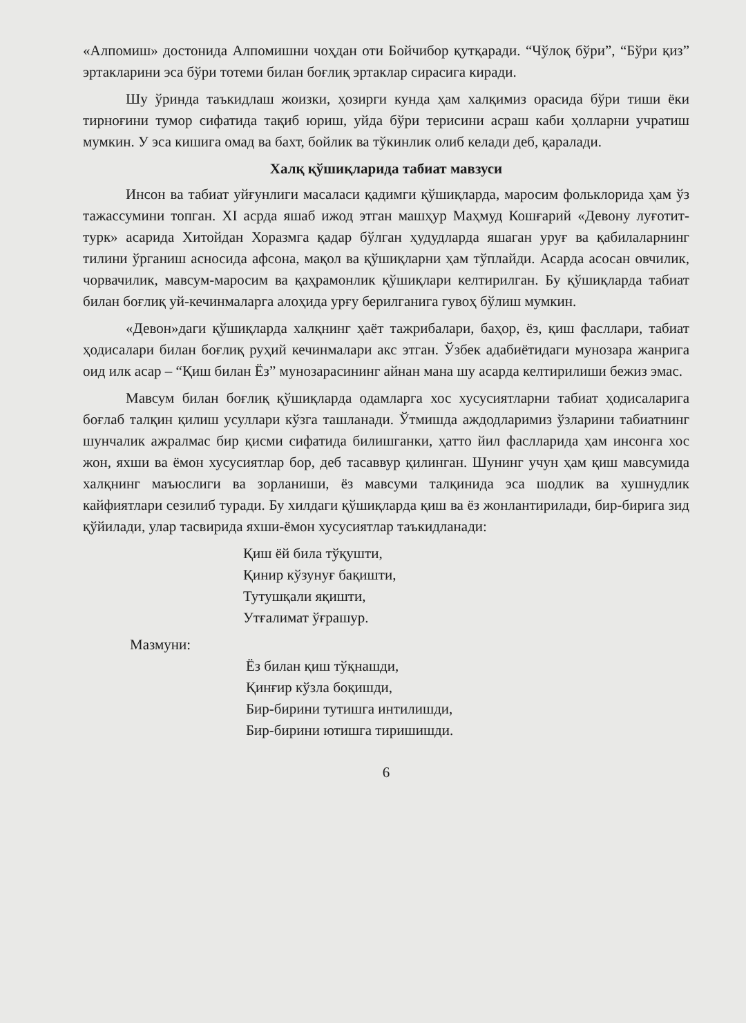«Алпомиш» достонида Алпомишни чоҳдан оти Бойчибор қутқаради. “Чўлоқ бўри”, “Бўри қиз” эртакларини эса бўри тотеми билан боғлиқ эртаклар сирасига киради.
Шу ўринда таъкидлаш жоизки, ҳозирги кунда ҳам халқимиз орасида бўри тиши ёки тирноғини тумор сифатида тақиб юриш, уйда бўри терисини асраш каби ҳолларни учратиш мумкин. У эса кишига омад ва бахт, бойлик ва тўкинлик олиб келади деб, қаралади.
Халқ қўшиқларида табиат мавзуси
Инсон ва табиат уйғунлиги масаласи қадимги қўшиқларда, маросим фольклорида ҳам ўз тажассумини топган. XI асрда яшаб ижод этган машҳур Маҳмуд Кошғарий «Девону луғотит-турк» асарида Хитойдан Хоразмга қадар бўлган ҳудудларда яшаган уруғ ва қабилаларнинг тилини ўрганиш асносида афсона, мақол ва қўшиқларни ҳам тўплайди. Асарда асосан овчилик, чорвачилик, мавсум-маросим ва қаҳрамонлик қўшиқлари келтирилган. Бу қўшиқларда табиат билан боғлиқ уй-кечинмаларга алоҳида урғу берилганига гувоҳ бўлиш мумкин.
«Девон»даги қўшиқларда халқнинг ҳаёт тажрибалари, баҳор, ёз, қиш фасллари, табиат ҳодисалари билан боғлиқ руҳий кечинмалари акс этган. Ўзбек адабиётидаги мунозара жанрига оид илк асар – “Қиш билан Ёз” мунозарасининг айнан мана шу асарда келтирилиши бежиз эмас.
Мавсум билан боғлиқ қўшиқларда одамларга хос хусусиятларни табиат ҳодисаларига боғлаб талқин қилиш усуллари кўзга ташланади. Ўтмишда аждодларимиз ўзларини табиатнинг шунчалик ажралмас бир қисми сифатида билишганки, ҳатто йил фаслларида ҳам инсонга хос жон, яхши ва ёмон хусусиятлар бор, деб тасаввур қилинган. Шунинг учун ҳам қиш мавсумида халқнинг маъюслиги ва зорланиши, ёз мавсуми талқинида эса шодлик ва хушнудлик кайфиятлари сезилиб туради. Бу хилдаги қўшиқларда қиш ва ёз жонлантирилади, бир-бирига зид қўйилади, улар тасвирида яхши-ёмон хусусиятлар таъкидланади:
Қиш ёй била тўқушти,
Қинир кўзунуғ бақишти,
Тутушқали яқишти,
Утғалимат ўғрашур.
Мазмуни:
Ёз билан қиш тўқнашди,
Қинғир кўзла боқишди,
Бир-бирини тутишга интилишди,
Бир-бирини ютишга тиришишди.
6